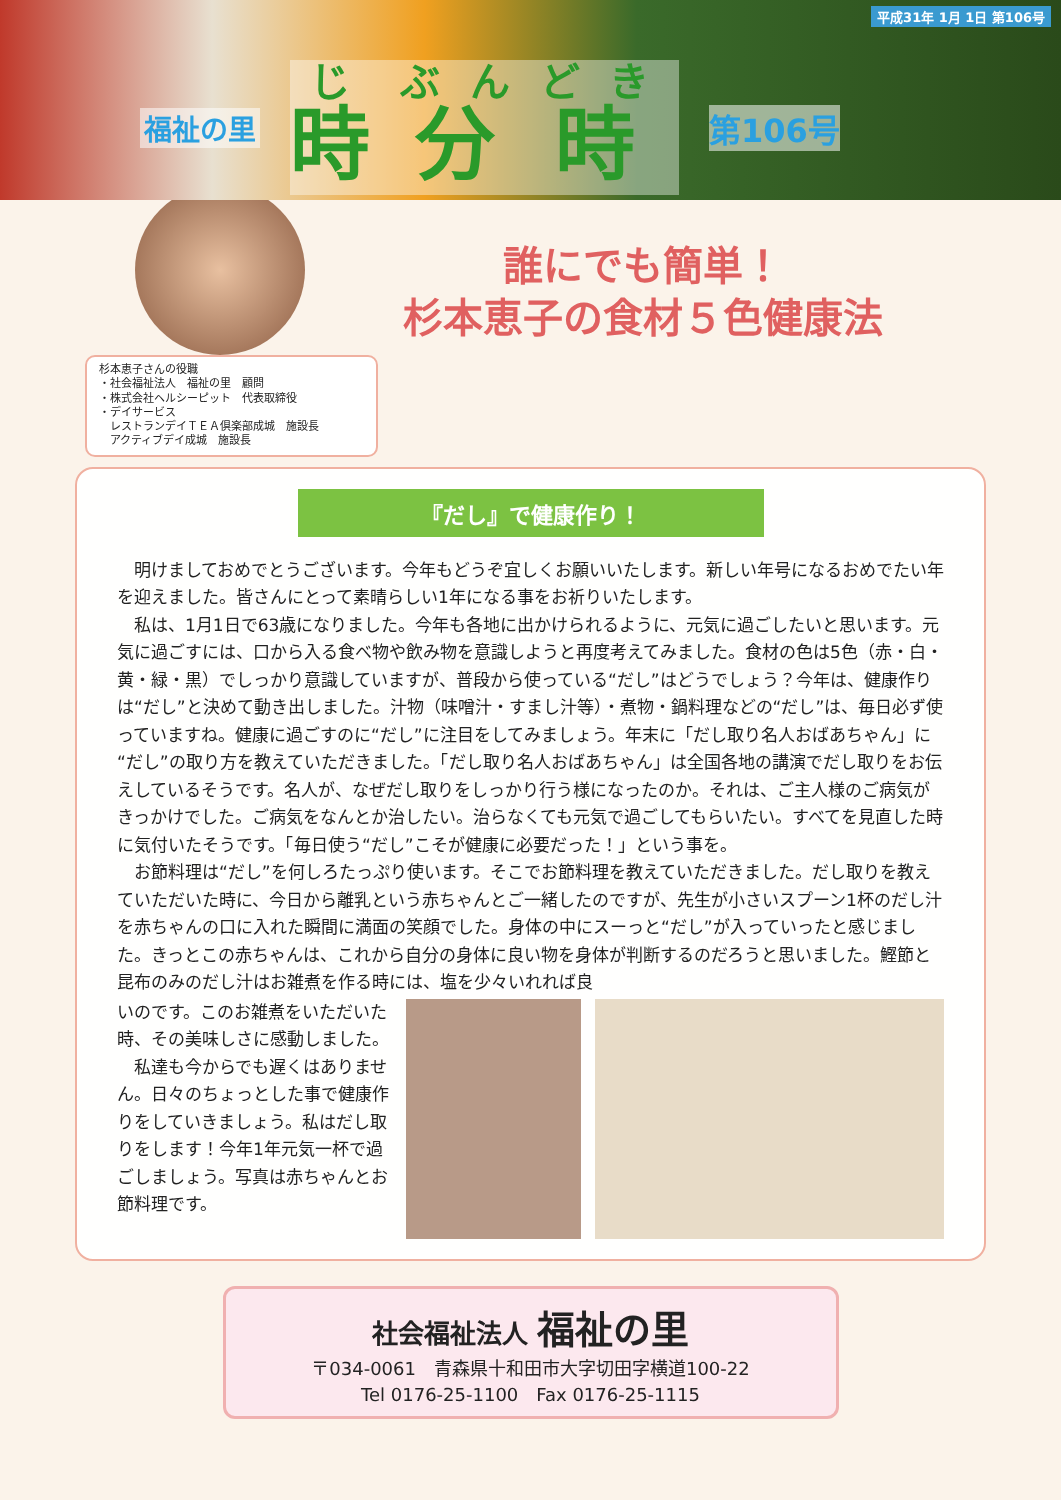平成31年 1月 1日 第106号
福祉の里 時分時 第106号
誰にでも簡単！
杉本恵子の食材５色健康法
杉本恵子さんの役職
・社会福祉法人　福祉の里　顧問
・株式会社ヘルシーピット　代表取締役
・デイサービス
　レストランデイＴＥＡ倶楽部成城　施設長
　アクティブデイ成城　施設長
『だし』で健康作り！
明けましておめでとうございます。今年もどうぞ宜しくお願いいたします。新しい年号になるおめでたい年を迎えました。皆さんにとって素晴らしい1年になる事をお祈りいたします。
私は、1月1日で63歳になりました。今年も各地に出かけられるように、元気に過ごしたいと思います。元気に過ごすには、口から入る食べ物や飲み物を意識しようと再度考えてみました。食材の色は5色（赤・白・黄・緑・黒）でしっかり意識していますが、普段から使っている“だし”はどうでしょう？今年は、健康作りは“だし”と決めて動き出しました。汁物（味噌汁・すまし汁等）・煮物・鍋料理などの“だし”は、毎日必ず使っていますね。健康に過ごすのに“だし”に注目をしてみましょう。年末に「だし取り名人おばあちゃん」に“だし”の取り方を教えていただきました。「だし取り名人おばあちゃん」は全国各地の講演でだし取りをお伝えしているそうです。名人が、なぜだし取りをしっかり行う様になったのか。それは、ご主人様のご病気がきっかけでした。ご病気をなんとか治したい。治らなくても元気で過ごしてもらいたい。すべてを見直した時に気付いたそうです。「毎日使う“だし”こそが健康に必要だった！」という事を。
お節料理は“だし”を何しろたっぷり使います。そこでお節料理を教えていただきました。だし取りを教えていただいた時に、今日から離乳という赤ちゃんとご一緒したのですが、先生が小さいスプーン1杯のだし汁を赤ちゃんの口に入れた瞬間に満面の笑顔でした。身体の中にスーっと“だし”が入っていったと感じました。きっとこの赤ちゃんは、これから自分の身体に良い物を身体が判断するのだろうと思いました。鰹節と昆布のみのだし汁はお雑煮を作る時には、塩を少々いれれば良
いのです。このお雑煮をいただいた時、その美味しさに感動しました。
私達も今からでも遅くはありません。日々のちょっとした事で健康作りをしていきましょう。私はだし取りをします！今年1年元気一杯で過ごしましょう。写真は赤ちゃんとお節料理です。
社会福祉法人 福祉の里
〒034-0061　青森県十和田市大字切田字横道100-22
Tel 0176-25-1100　Fax 0176-25-1115